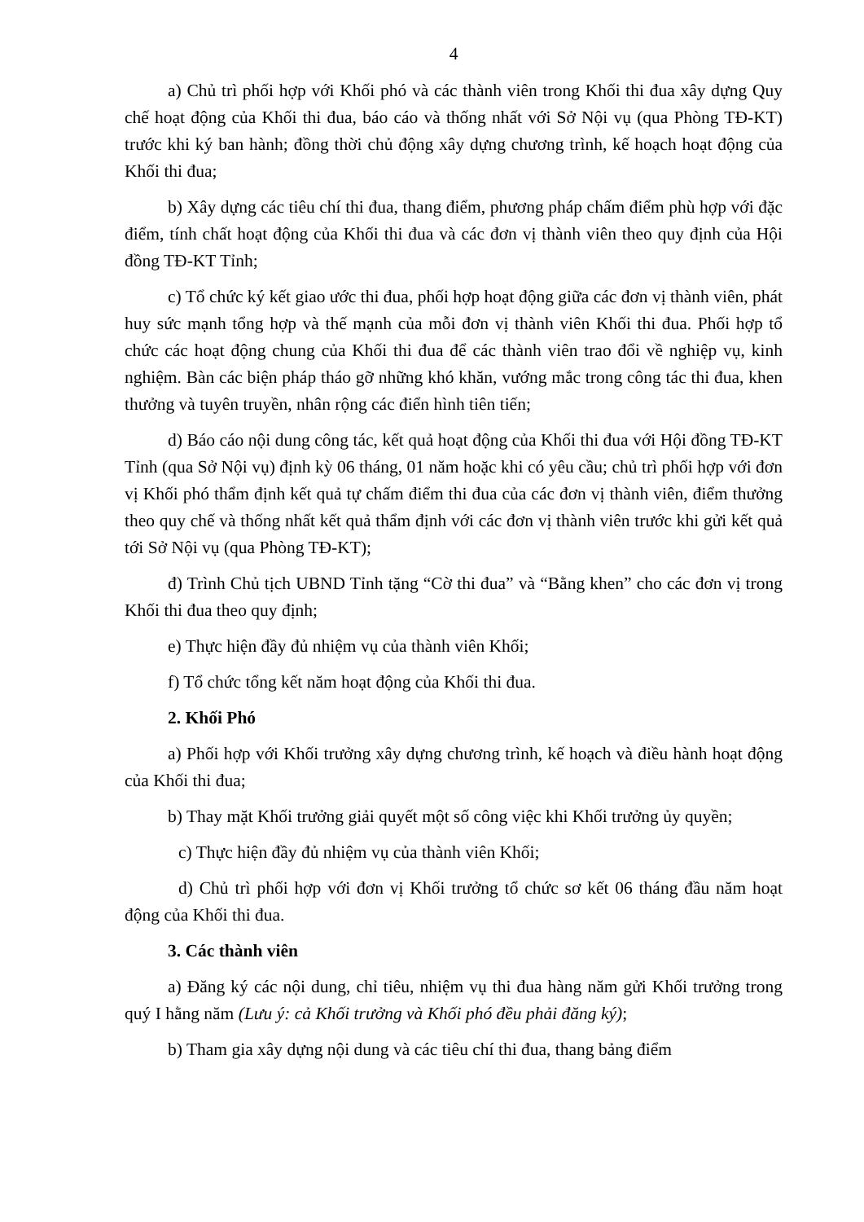4
a) Chủ trì phối hợp với Khối phó và các thành viên trong Khối thi đua xây dựng Quy chế hoạt động của Khối thi đua, báo cáo và thống nhất với Sở Nội vụ (qua Phòng TĐ-KT) trước khi ký ban hành; đồng thời chủ động xây dựng chương trình, kế hoạch hoạt động của Khối thi đua;
b) Xây dựng các tiêu chí thi đua, thang điểm, phương pháp chấm điểm phù hợp với đặc điểm, tính chất hoạt động của Khối thi đua và các đơn vị thành viên theo quy định của Hội đồng TĐ-KT Tỉnh;
c) Tổ chức ký kết giao ước thi đua, phối hợp hoạt động giữa các đơn vị thành viên, phát huy sức mạnh tổng hợp và thế mạnh của mỗi đơn vị thành viên Khối thi đua. Phối hợp tổ chức các hoạt động chung của Khối thi đua để các thành viên trao đổi về nghiệp vụ, kinh nghiệm. Bàn các biện pháp tháo gỡ những khó khăn, vướng mắc trong công tác thi đua, khen thưởng và tuyên truyền, nhân rộng các điển hình tiên tiến;
d) Báo cáo nội dung công tác, kết quả hoạt động của Khối thi đua với Hội đồng TĐ-KT Tỉnh (qua Sở Nội vụ) định kỳ 06 tháng, 01 năm hoặc khi có yêu cầu; chủ trì phối hợp với đơn vị Khối phó thẩm định kết quả tự chấm điểm thi đua của các đơn vị thành viên, điểm thưởng theo quy chế và thống nhất kết quả thẩm định với các đơn vị thành viên trước khi gửi kết quả tới Sở Nội vụ (qua Phòng TĐ-KT);
đ) Trình Chủ tịch UBND Tỉnh tặng “Cờ thi đua” và “Bằng khen” cho các đơn vị trong Khối thi đua theo quy định;
e) Thực hiện đầy đủ nhiệm vụ của thành viên Khối;
f) Tổ chức tổng kết năm hoạt động của Khối thi đua.
2. Khối Phó
a) Phối hợp với Khối trưởng xây dựng chương trình, kế hoạch và điều hành hoạt động của Khối thi đua;
b) Thay mặt Khối trưởng giải quyết một số công việc khi Khối trưởng ủy quyền;
c) Thực hiện đầy đủ nhiệm vụ của thành viên Khối;
d) Chủ trì phối hợp với đơn vị Khối trưởng tổ chức sơ kết 06 tháng đầu năm hoạt động của Khối thi đua.
3. Các thành viên
a) Đăng ký các nội dung, chỉ tiêu, nhiệm vụ thi đua hàng năm gửi Khối trưởng trong quý I hằng năm (Lưu ý: cả Khối trưởng và Khối phó đều phải đăng ký);
b) Tham gia xây dựng nội dung và các tiêu chí thi đua, thang bảng điểm